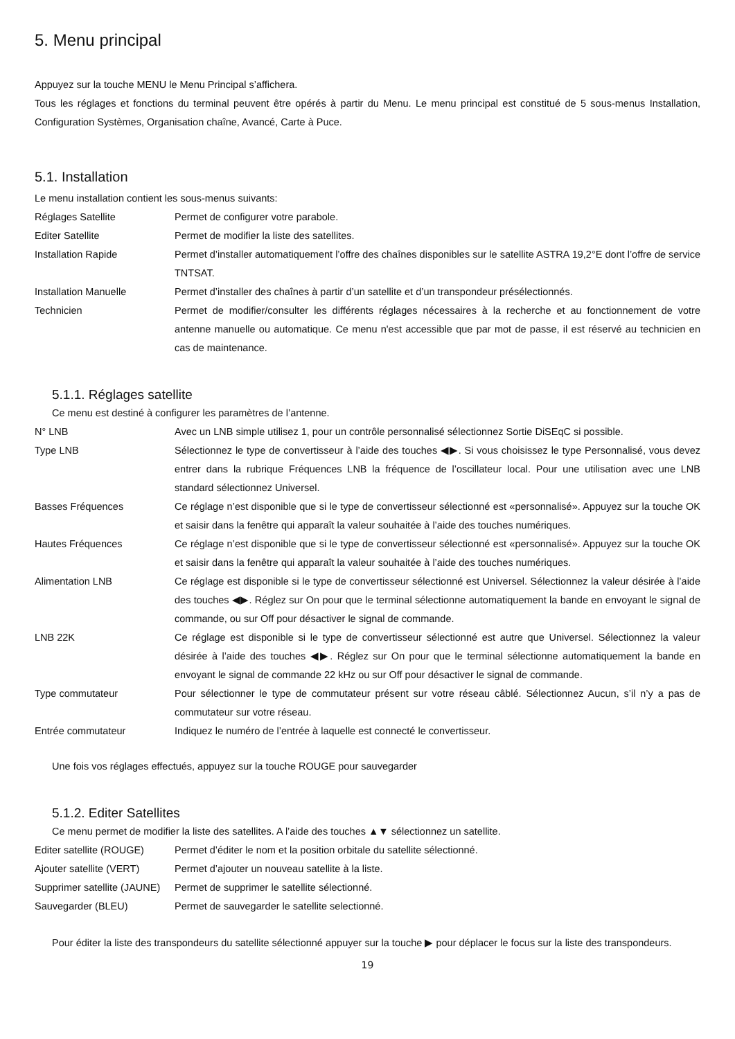5. Menu principal
Appuyez sur la touche MENU le Menu Principal s’affichera.
Tous les réglages et fonctions du terminal peuvent être opérés à partir du Menu. Le menu principal est constitué de 5 sous-menus Installation, Configuration Systèmes, Organisation chaîne, Avancé, Carte à Puce.
5.1. Installation
Le menu installation contient les sous-menus suivants:
| Réglages Satellite | Permet de configurer votre parabole. |
| Editer Satellite | Permet de modifier la liste des satellites. |
| Installation Rapide | Permet d’installer automatiquement l’offre des chaînes disponibles sur le satellite ASTRA 19,2°E dont l’offre de service TNTSAT. |
| Installation Manuelle | Permet d’installer des chaînes à partir d’un satellite et d’un transpondeur présélectionnés. |
| Technicien | Permet de modifier/consulter les différents réglages nécessaires à la recherche et au fonctionnement de votre antenne manuelle ou automatique. Ce menu n'est accessible que par mot de passe, il est réservé au technicien en cas de maintenance. |
5.1.1. Réglages satellite
Ce menu est destiné à configurer les paramètres de l’antenne.
| N° LNB | Avec un LNB simple utilisez 1, pour un contrôle personnalisé sélectionnez Sortie DiSEqC si possible. |
| Type LNB | Sélectionnez le type de convertisseur à l’aide des touches ◀▶. Si vous choisissez le type Personnalisé, vous devez entrer dans la rubrique Fréquences LNB la fréquence de l’oscillateur local. Pour une utilisation avec une LNB standard sélectionnez Universel. |
| Basses Fréquences | Ce réglage n’est disponible que si le type de convertisseur sélectionné est «personnalisé». Appuyez sur la touche OK et saisir dans la fenêtre qui apparaît la valeur souhaitée à l’aide des touches numériques. |
| Hautes Fréquences | Ce réglage n’est disponible que si le type de convertisseur sélectionné est «personnalisé». Appuyez sur la touche OK et saisir dans la fenêtre qui apparaît la valeur souhaitée à l’aide des touches numériques. |
| Alimentation LNB | Ce réglage est disponible si le type de convertisseur sélectionné est Universel. Sélectionnez la valeur désirée à l’aide des touches ◀▶. Réglez sur On pour que le terminal sélectionne automatiquement la bande en envoyant le signal de commande, ou sur Off pour désactiver le signal de commande. |
| LNB 22K | Ce réglage est disponible si le type de convertisseur sélectionné est autre que Universel. Sélectionnez la valeur désirée à l’aide des touches ◀▶. Réglez sur On pour que le terminal sélectionne automatiquement la bande en envoyant le signal de commande 22 kHz ou sur Off pour désactiver le signal de commande. |
| Type commutateur | Pour sélectionner le type de commutateur présent sur votre réseau câblé. Sélectionnez Aucun, s’il n’y a pas de commutateur sur votre réseau. |
| Entrée commutateur | Indiquez le numéro de l’entrée à laquelle est connecté le convertisseur. |
Une fois vos réglages effectués, appuyez sur la touche ROUGE pour sauvegarder
5.1.2. Editer Satellites
Ce menu permet de modifier la liste des satellites. A l’aide des touches ▲▼ sélectionnez un satellite.
| Editer satellite (ROUGE) | Permet d’éditer le nom et la position orbitale du satellite sélectionné. |
| Ajouter satellite (VERT) | Permet d’ajouter un nouveau satellite à la liste. |
| Supprimer satellite (JAUNE) | Permet de supprimer le satellite sélectionné. |
| Sauvegarder (BLEU) | Permet de sauvegarder le satellite selectionné. |
Pour éditer la liste des transpondeurs du satellite sélectionné appuyer sur la touche ▶ pour déplacer le focus sur la liste des transpondeurs.
19